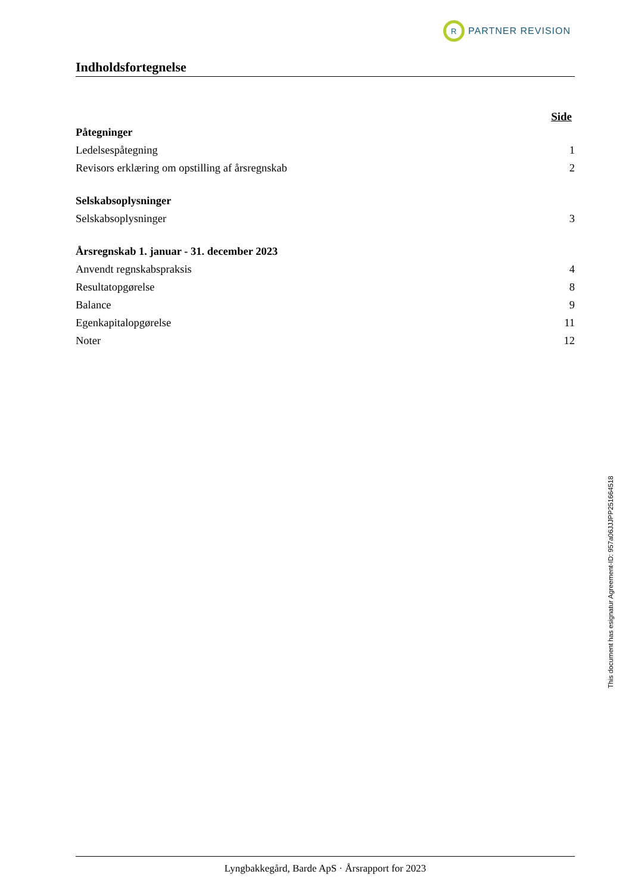R
PARTNER REVISION
Indholdsfortegnelse
Side
Påtegninger
Ledelsespåtegning 1
Revisors erklæring om opstilling af årsregnskab 2
Selskabsoplysninger
Selskabsoplysninger 3
Årsregnskab 1. januar - 31. december 2023
Anvendt regnskabspraksis 4
Resultatopgørelse 8
Balance 9
Egenkapitalopgørelse 11
Noter 12
This document has esignatur Agreement-ID: 957a06JJJPP251664518
Lyngbakkegård, Barde ApS · Årsrapport for 2023